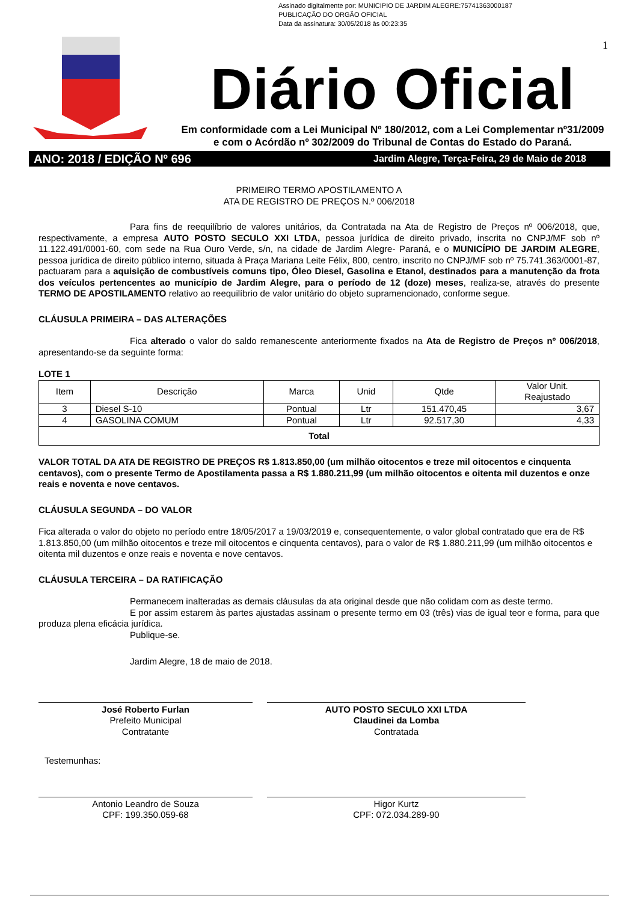Assinado digitalmente por: MUNICIPIO DE JARDIM ALEGRE:75741363000187
PUBLICAÇÃO DO ORGÃO OFICIAL
Data da assinatura: 30/05/2018 às 00:23:35
1
Diário Oficial
Em conformidade com a Lei Municipal Nº 180/2012, com a Lei Complementar nº31/2009
e com o Acórdão nº 302/2009 do Tribunal de Contas do Estado do Paraná.
ANO: 2018 / EDIÇÃO Nº 696 Jardim Alegre, Terça-Feira, 29 de Maio de 2018
PRIMEIRO TERMO APOSTILAMENTO A
ATA DE REGISTRO DE PREÇOS N.º 006/2018
Para fins de reequilíbrio de valores unitários, da Contratada na Ata de Registro de Preços nº 006/2018, que, respectivamente, a empresa AUTO POSTO SECULO XXI LTDA, pessoa jurídica de direito privado, inscrita no CNPJ/MF sob nº 11.122.491/0001-60, com sede na Rua Ouro Verde, s/n, na cidade de Jardim Alegre- Paraná, e o MUNICÍPIO DE JARDIM ALEGRE, pessoa jurídica de direito público interno, situada à Praça Mariana Leite Félix, 800, centro, inscrito no CNPJ/MF sob nº 75.741.363/0001-87, pactuaram para a aquisição de combustíveis comuns tipo, Óleo Diesel, Gasolina e Etanol, destinados para a manutenção da frota dos veículos pertencentes ao município de Jardim Alegre, para o período de 12 (doze) meses, realiza-se, através do presente TERMO DE APOSTILAMENTO relativo ao reequilíbrio de valor unitário do objeto supramencionado, conforme segue.
CLÁUSULA PRIMEIRA – DAS ALTERAÇÕES
Fica alterado o valor do saldo remanescente anteriormente fixados na Ata de Registro de Preços nº 006/2018, apresentando-se da seguinte forma:
LOTE 1
| Item | Descrição | Marca | Unid | Qtde | Valor Unit. Reajustado |
| --- | --- | --- | --- | --- | --- |
| 3 | Diesel S-10 | Pontual | Ltr | 151.470,45 | 3,67 |
| 4 | GASOLINA COMUM | Pontual | Ltr | 92.517,30 | 4,33 |
| Total | | | | | |
VALOR TOTAL DA ATA DE REGISTRO DE PREÇOS R$ 1.813.850,00 (um milhão oitocentos e treze mil oitocentos e cinquenta centavos), com o presente Termo de Apostilamenta passa a R$ 1.880.211,99 (um milhão oitocentos e oitenta mil duzentos e onze reais e noventa e nove centavos.
CLÁUSULA SEGUNDA – DO VALOR
Fica alterada o valor do objeto no período entre 18/05/2017 a 19/03/2019 e, consequentemente, o valor global contratado que era de R$ 1.813.850,00 (um milhão oitocentos e treze mil oitocentos e cinquenta centavos), para o valor de R$ 1.880.211,99 (um milhão oitocentos e oitenta mil duzentos e onze reais e noventa e nove centavos.
CLÁUSULA TERCEIRA – DA RATIFICAÇÃO
Permanecem inalteradas as demais cláusulas da ata original desde que não colidam com as deste termo.
E por assim estarem às partes ajustadas assinam o presente termo em 03 (três) vias de igual teor e forma, para que produza plena eficácia jurídica.
Publique-se.
Jardim Alegre, 18 de maio de 2018.
José Roberto Furlan
Prefeito Municipal
Contratante
AUTO POSTO SECULO XXI LTDA
Claudinei da Lomba
Contratada
Testemunhas:
Antonio Leandro de Souza
CPF: 199.350.059-68
Higor Kurtz
CPF: 072.034.289-90